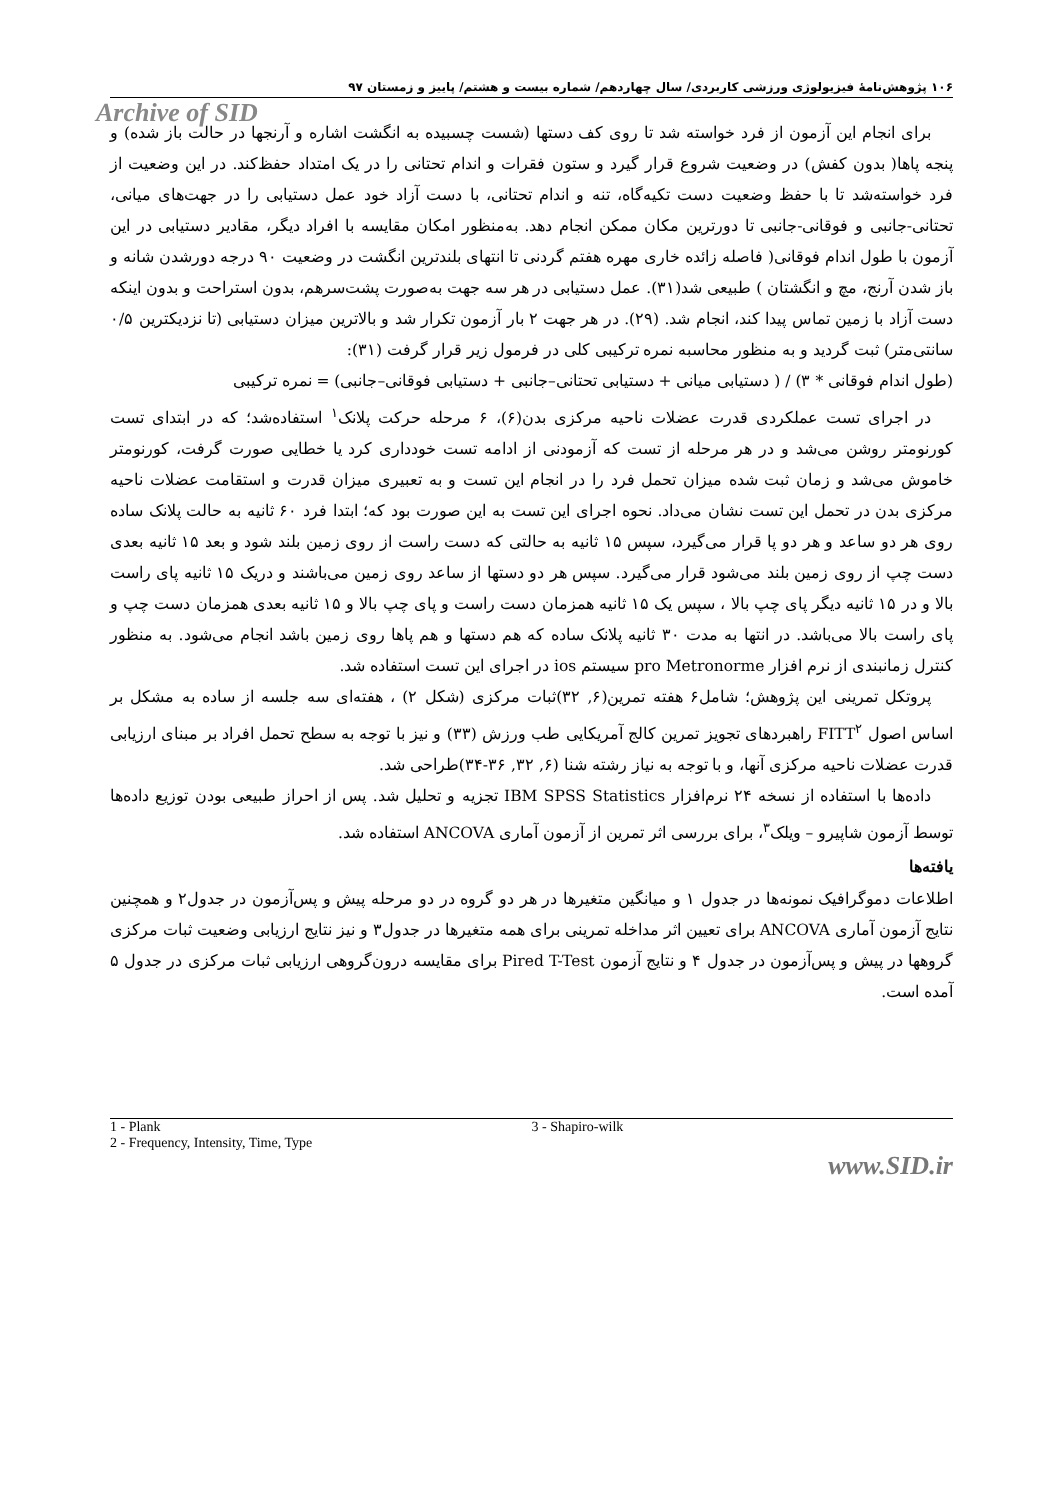۱۰۶ پژوهش‌نامهٔ فیزیولوژی ورزشی کاربردی/ سال چهاردهم/ شماره بیست و هشتم/ پاییز و زمستان ۹۷
Archive of SID
برای انجام این آزمون از فرد خواسته شد تا روی کف دستها (شست چسبیده به انگشت اشاره و آرنجها در حالت باز شده) و پنجه پاها( بدون کفش) در وضعیت شروع قرار گیرد و ستون فقرات و اندام تحتانی را در یک امتداد حفظ‌کند. در این وضعیت از فرد خواسته‌شد تا با حفظ وضعیت دست تکیه‌گاه، تنه و اندام تحتانی، با دست آزاد خود عمل دستیابی را در جهت‌های میانی، تحتانی-جانبی و فوقانی-جانبی تا دورترین مکان ممکن انجام دهد. به‌منظور امکان مقایسه با افراد دیگر، مقادیر دستیابی در این آزمون با طول اندام فوقانی( فاصله زائده خاری مهره هفتم گردنی تا انتهای بلندترین انگشت در وضعیت ۹۰ درجه دورشدن شانه و باز شدن آرنج، مچ و انگشتان ) طبیعی شد(۳۱). عمل دستیابی در هر سه جهت به‌صورت پشت‌سرهم، بدون استراحت و بدون اینکه دست آزاد با زمین تماس پیدا کند، انجام شد. (۲۹). در هر جهت ۲ بار آزمون تکرار شد و بالاترین میزان دستیابی (تا نزدیکترین ۰/۵ سانتی‌متر) ثبت گردید و به منظور محاسبه نمره ترکیبی کلی در فرمول زیر قرار گرفت (۳۱):
(طول اندام فوقانی * ۳) / ( دستیابی میانی + دستیابی تحتانی–جانبی + دستیابی فوقانی–جانبی) = نمره ترکیبی
در اجرای تست عملکردی قدرت عضلات ناحیه مرکزی بدن(۶)، ۶ مرحله حرکت پلانک<sup>۱</sup> استفاده‌شد؛ که در ابتدای تست کورنومتر روشن می‌شد و در هر مرحله از تست که آزمودنی از ادامه تست خودداری کرد یا خطایی صورت گرفت، کورنومتر خاموش می‌شد و زمان ثبت شده میزان تحمل فرد را در انجام این تست و به تعبیری میزان قدرت و استقامت عضلات ناحیه مرکزی بدن در تحمل این تست نشان می‌داد. نحوه اجرای این تست به این صورت بود که؛ ابتدا فرد ۶۰ ثانیه به حالت پلانک ساده روی هر دو ساعد و هر دو پا قرار می‌گیرد، سپس ۱۵ ثانیه به حالتی که دست راست از روی زمین بلند شود و بعد ۱۵ ثانیه بعدی دست چپ از روی زمین بلند می‌شود قرار می‌گیرد. سپس هر دو دستها از ساعد روی زمین می‌باشند و دریک ۱۵ ثانیه پای راست بالا و در ۱۵ ثانیه دیگر پای چپ بالا ، سپس یک ۱۵ ثانیه همزمان دست راست و پای چپ بالا و ۱۵ ثانیه بعدی همزمان دست چپ و پای راست بالا می‌باشد. در انتها به مدت ۳۰ ثانیه پلانک ساده که هم دستها و هم پاها روی زمین باشد انجام می‌شود. به منظور کنترل زمانبندی از نرم افزار pro Metronorme سیستم ios در اجرای این تست استفاده شد.
پروتکل تمرینی این پژوهش؛ شامل۶ هفته تمرین(۶, ۳۲)ثبات مرکزی (شکل ۲) ، هفته‌ای سه جلسه از ساده به مشکل بر اساس اصول FITT<sup>۲</sup> راهبردهای تجویز تمرین کالج آمریکایی طب ورزش (۳۳) و نیز با توجه به سطح تحمل افراد بر مبنای ارزیابی قدرت عضلات ناحیه مرکزی آنها، و با توجه به نیاز رشته شنا (۶, ۳۲, ۳۶-۳۴)طراحی شد.
داده‌ها با استفاده از نسخه ۲۴ نرم‌افزار IBM SPSS Statistics تجزیه و تحلیل شد. پس از احراز طبیعی بودن توزیع داده‌ها توسط آزمون شاپیرو – ویلک<sup>۳</sup>، برای بررسی اثر تمرین از آزمون آماری ANCOVA استفاده شد.
یافته‌ها
اطلاعات دموگرافیک نمونه‌ها در جدول ۱ و میانگین متغیرها در هر دو گروه در دو مرحله پیش و پس‌آزمون در جدول۲ و همچنین نتایج آزمون آماری ANCOVA برای تعیین اثر مداخله تمرینی برای همه متغیرها در جدول۳ و نیز نتایج ارزیابی وضعیت ثبات مرکزی گروهها در پیش و پس‌آزمون در جدول ۴ و نتایج آزمون Pired T-Test برای مقایسه درون‌گروهی ارزیابی ثبات مرکزی در جدول ۵ آمده است.
1 - Plank
2 - Frequency, Intensity, Time, Type
3 - Shapiro-wilk
www.SID.ir